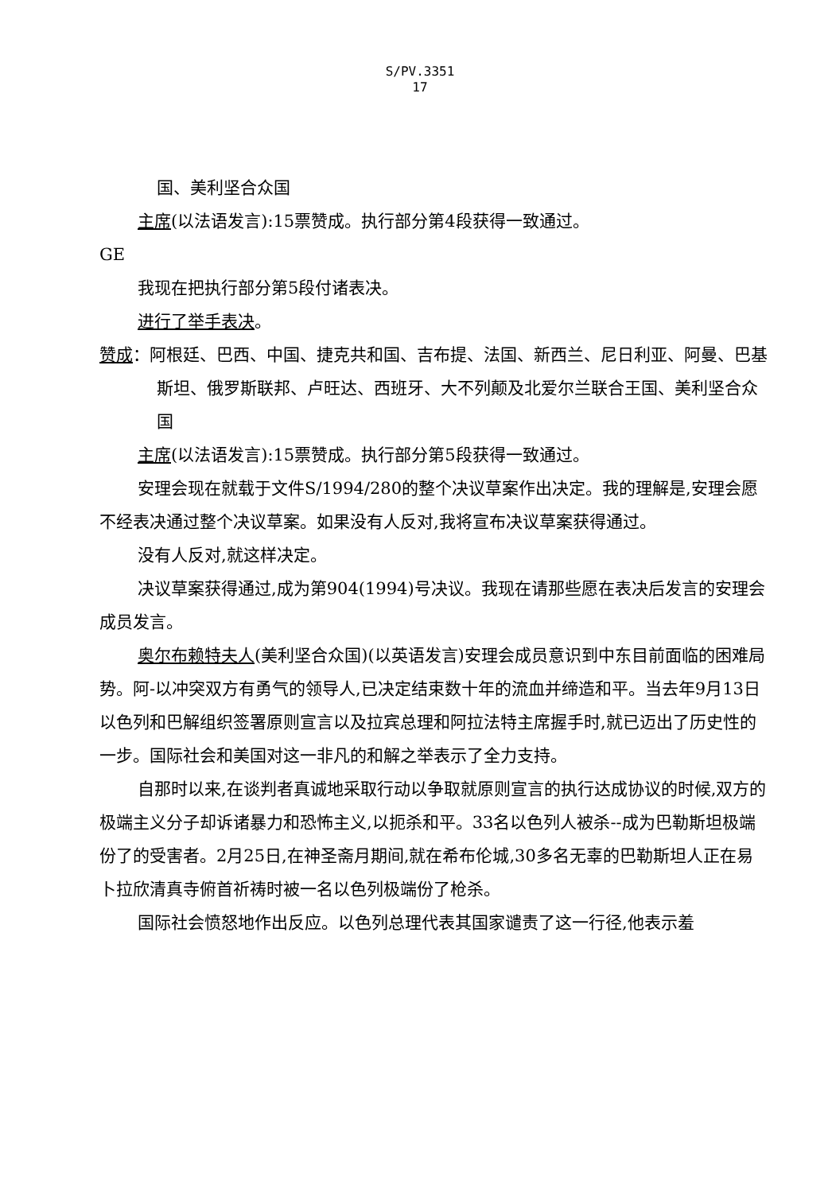S/PV.3351
17
国、美利坚合众国
主席(以法语发言):15票赞成。执行部分第4段获得一致通过。
GE
我现在把执行部分第5段付诸表决。
进行了举手表决。
赞成：阿根廷、巴西、中国、捷克共和国、吉布提、法国、新西兰、尼日利亚、阿曼、巴基斯坦、俄罗斯联邦、卢旺达、西班牙、大不列颠及北爱尔兰联合王国、美利坚合众国
主席(以法语发言):15票赞成。执行部分第5段获得一致通过。
安理会现在就载于文件S/1994/280的整个决议草案作出决定。我的理解是,安理会愿不经表决通过整个决议草案。如果没有人反对,我将宣布决议草案获得通过。
没有人反对,就这样决定。
决议草案获得通过,成为第904(1994)号决议。我现在请那些愿在表决后发言的安理会成员发言。
奥尔布赖特夫人(美利坚合众国)(以英语发言)安理会成员意识到中东目前面临的困难局势。阿-以冲突双方有勇气的领导人,已决定结束数十年的流血并缔造和平。当去年9月13日以色列和巴解组织签署原则宣言以及拉宾总理和阿拉法特主席握手时,就已迈出了历史性的一步。国际社会和美国对这一非凡的和解之举表示了全力支持。
自那时以来,在谈判者真诚地采取行动以争取就原则宣言的执行达成协议的时候,双方的极端主义分子却诉诸暴力和恐怖主义,以扼杀和平。33名以色列人被杀--成为巴勒斯坦极端份了的受害者。2月25日,在神圣斋月期间,就在希布伦城,30多名无辜的巴勒斯坦人正在易卜拉欣清真寺俯首祈祷时被一名以色列极端份了枪杀。
国际社会愤怒地作出反应。以色列总理代表其国家谴责了这一行径,他表示羞